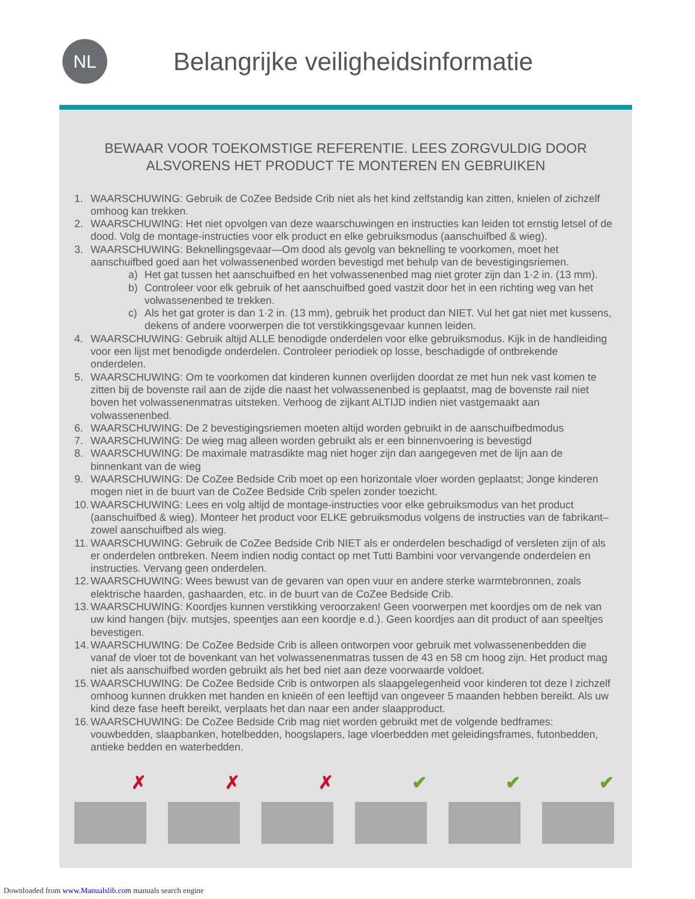NL
Belangrijke veiligheidsinformatie
BEWAAR VOOR TOEKOMSTIGE REFERENTIE. LEES ZORGVULDIG DOOR ALSVORENS HET PRODUCT TE MONTEREN EN GEBRUIKEN
1. WAARSCHUWING: Gebruik de CoZee Bedside Crib niet als het kind zelfstandig kan zitten, knielen of zichzelf omhoog kan trekken.
2. WAARSCHUWING: Het niet opvolgen van deze waarschuwingen en instructies kan leiden tot ernstig letsel of de dood. Volg de montage-instructies voor elk product en elke gebruiksmodus (aanschuifbed & wieg).
3. WAARSCHUWING: Beknellingsgevaar—Om dood als gevolg van beknelling te voorkomen, moet het aanschuifbed goed aan het volwassenenbed worden bevestigd met behulp van de bevestigingsriemen.
a) Het gat tussen het aanschuifbed en het volwassenenbed mag niet groter zijn dan 1·2 in. (13 mm).
b) Controleer voor elk gebruik of het aanschuifbed goed vastzit door het in een richting weg van het volwassenenbed te trekken.
c) Als het gat groter is dan 1·2 in. (13 mm), gebruik het product dan NIET. Vul het gat niet met kussens, dekens of andere voorwerpen die tot verstikkingsgevaar kunnen leiden.
4. WAARSCHUWING: Gebruik altijd ALLE benodigde onderdelen voor elke gebruiksmodus. Kijk in de handleiding voor een lijst met benodigde onderdelen. Controleer periodiek op losse, beschadigde of ontbrekende onderdelen.
5. WAARSCHUWING: Om te voorkomen dat kinderen kunnen overlijden doordat ze met hun nek vast komen te zitten bij de bovenste rail aan de zijde die naast het volwassenenbed is geplaatst, mag de bovenste rail niet boven het volwassenenmatras uitsteken. Verhoog de zijkant ALTIJD indien niet vastgemaakt aan volwassenenbed.
6. WAARSCHUWING: De 2 bevestigingsriemen moeten altijd worden gebruikt in de aanschuifbedmodus
7. WAARSCHUWING: De wieg mag alleen worden gebruikt als er een binnenvoering is bevestigd
8. WAARSCHUWING: De maximale matrasdikte mag niet hoger zijn dan aangegeven met de lijn aan de binnenkant van de wieg
9. WAARSCHUWING: De CoZee Bedside Crib moet op een horizontale vloer worden geplaatst; Jonge kinderen mogen niet in de buurt van de CoZee Bedside Crib spelen zonder toezicht.
10. WAARSCHUWING: Lees en volg altijd de montage-instructies voor elke gebruiksmodus van het product (aanschuifbed & wieg). Monteer het product voor ELKE gebruiksmodus volgens de instructies van de fabrikant–zowel aanschuifbed als wieg.
11. WAARSCHUWING: Gebruik de CoZee Bedside Crib NIET als er onderdelen beschadigd of versleten zijn of als er onderdelen ontbreken. Neem indien nodig contact op met Tutti Bambini voor vervangende onderdelen en instructies. Vervang geen onderdelen.
12. WAARSCHUWING: Wees bewust van de gevaren van open vuur en andere sterke warmtebronnen, zoals elektrische haarden, gashaarden, etc. in de buurt van de CoZee Bedside Crib.
13. WAARSCHUWING: Koordjes kunnen verstikking veroorzaken! Geen voorwerpen met koordjes om de nek van uw kind hangen (bijv. mutsjes, speentjes aan een koordje e.d.). Geen koordjes aan dit product of aan speeltjes bevestigen.
14. WAARSCHUWING: De CoZee Bedside Crib is alleen ontworpen voor gebruik met volwassenenbedden die vanaf de vloer tot de bovenkant van het volwassenenmatras tussen de 43 en 58 cm hoog zijn. Het product mag niet als aanschuifbed worden gebruikt als het bed niet aan deze voorwaarde voldoet.
15. WAARSCHUWING: De CoZee Bedside Crib is ontworpen als slaapgelegenheid voor kinderen tot deze l zichzelf omhoog kunnen drukken met handen en knieën of een leeftijd van ongeveer 5 maanden hebben bereikt. Als uw kind deze fase heeft bereikt, verplaats het dan naar een ander slaapproduct.
16. WAARSCHUWING: De CoZee Bedside Crib mag niet worden gebruikt met de volgende bedframes: vouwbedden, slaapbanken, hotelbedden, hoogslapers, lage vloerbedden met geleidingsframes, futonbedden, antieke bedden en waterbedden.
✗
✗
✗
✔
✔
✔
Downloaded from www.Manualslib.com manuals search engine